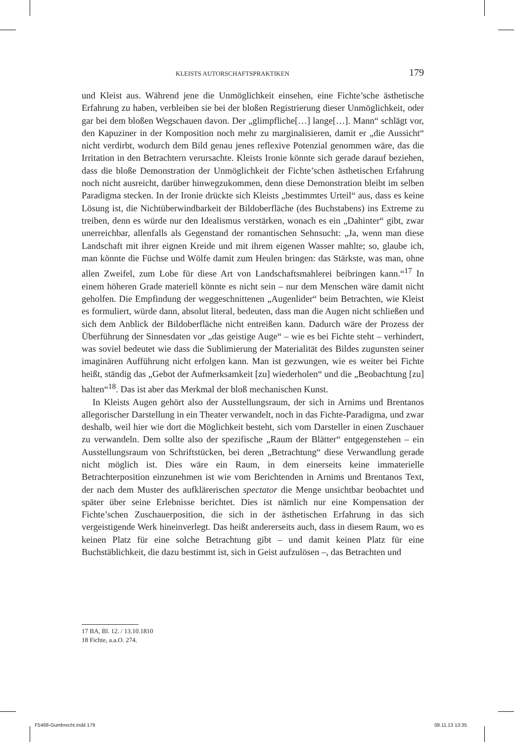KLEISTS AUTORSCHAFTSPRAKTIKEN 179
und Kleist aus. Während jene die Unmöglichkeit einsehen, eine Fichte’sche ästhetische Erfahrung zu haben, verbleiben sie bei der bloßen Registrierung dieser Unmöglichkeit, oder gar bei dem bloßen Wegschauen davon. Der „glimpfliche[…] lange[…]. Mann“ schlägt vor, den Kapuziner in der Komposition noch mehr zu marginalisieren, damit er „die Aussicht“ nicht verdirbt, wodurch dem Bild genau jenes reflexive Potenzial genommen wäre, das die Irritation in den Betrachtern verursachte. Kleists Ironie könnte sich gerade darauf beziehen, dass die bloße Demonstration der Unmöglichkeit der Fichte’schen ästhetischen Erfahrung noch nicht ausreicht, darüber hinwegzukommen, denn diese Demonstration bleibt im selben Paradigma stecken. In der Ironie drückte sich Kleists „bestimmtes Urteil“ aus, dass es keine Lösung ist, die Nichtüberwindbarkeit der Bildoberfläche (des Buchstabens) ins Extreme zu treiben, denn es würde nur den Idealismus verstärken, wonach es ein „Dahinter“ gibt, zwar unerreichbar, allenfalls als Gegenstand der romantischen Sehnsucht: „Ja, wenn man diese Landschaft mit ihrer eignen Kreide und mit ihrem eigenen Wasser mahlte; so, glaube ich, man könnte die Füchse und Wölfe damit zum Heulen bringen: das Stärkste, was man, ohne allen Zweifel, zum Lobe für diese Art von Landschaftsmahlerei beibringen kann.“<sup>17</sup> In einem höheren Grade materiell könnte es nicht sein – nur dem Menschen wäre damit nicht geholfen. Die Empfindung der weggeschnittenen „Augenlider“ beim Betrachten, wie Kleist es formuliert, würde dann, absolut literal, bedeuten, dass man die Augen nicht schließen und sich dem Anblick der Bildoberfläche nicht entreißen kann. Dadurch wäre der Prozess der Überführung der Sinnesdaten vor „das geistige Auge“ – wie es bei Fichte steht – verhindert, was soviel bedeutet wie dass die Sublimierung der Materialität des Bildes zugunsten seiner imaginären Aufführung nicht erfolgen kann. Man ist gezwungen, wie es weiter bei Fichte heißt, ständig das „Gebot der Aufmerksamkeit [zu] wiederholen“ und die „Beobachtung [zu] halten“<sup>18</sup>. Das ist aber das Merkmal der bloß mechanischen Kunst.
In Kleists Augen gehört also der Ausstellungsraum, der sich in Arnims und Brentanos allegorischer Darstellung in ein Theater verwandelt, noch in das Fichte-Paradigma, und zwar deshalb, weil hier wie dort die Möglichkeit besteht, sich vom Darsteller in einen Zuschauer zu verwandeln. Dem sollte also der spezifische „Raum der Blätter“ entgegenstehen – ein Ausstellungsraum von Schriftstücken, bei deren „Betrachtung“ diese Verwandlung gerade nicht möglich ist. Dies wäre ein Raum, in dem einerseits keine immaterielle Betrachterposition einzunehmen ist wie vom Berichtenden in Arnims und Brentanos Text, der nach dem Muster des aufklärerischen spectator die Menge unsichtbar beobachtet und später über seine Erlebnisse berichtet. Dies ist nämlich nur eine Kompensation der Fichte’schen Zuschauerposition, die sich in der ästhetischen Erfahrung in das sich vergeistigende Werk hineinverlegt. Das heißt andererseits auch, dass in diesem Raum, wo es keinen Platz für eine solche Betrachtung gibt – und damit keinen Platz für eine Buchstäblichkeit, die dazu bestimmt ist, sich in Geist aufzulösen –, das Betrachten und
17 BA, Bl. 12. / 13.10.1810
18 Fichte, a.a.O. 274.
F5468-Gumbrecht.indd 179 08.11.13 13:35